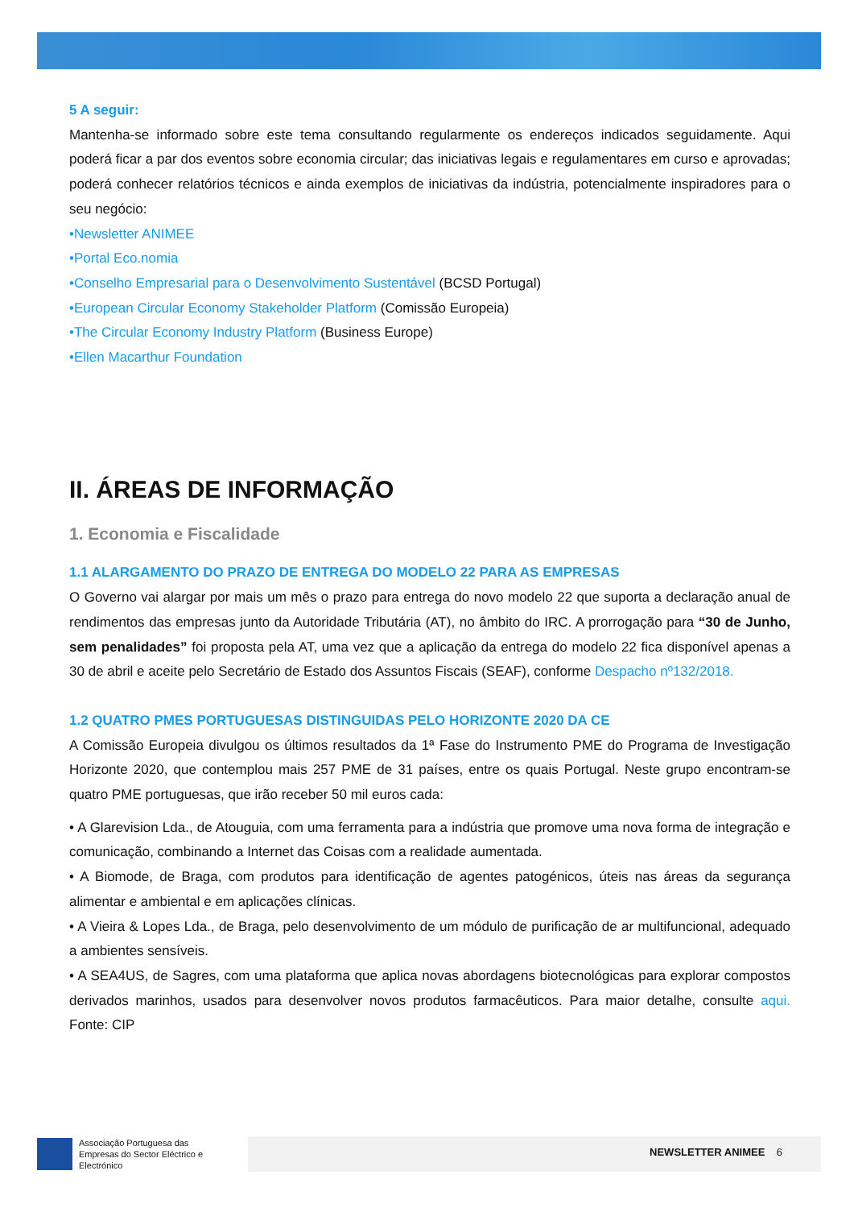5 A seguir:
Mantenha-se informado sobre este tema consultando regularmente os endereços indicados seguidamente. Aqui poderá ficar a par dos eventos sobre economia circular; das iniciativas legais e regulamentares em curso e aprovadas; poderá conhecer relatórios técnicos e ainda exemplos de iniciativas da indústria, potencialmente inspiradores para o seu negócio:
•Newsletter ANIMEE
•Portal Eco.nomia
•Conselho Empresarial para o Desenvolvimento Sustentável (BCSD Portugal)
•European Circular Economy Stakeholder Platform (Comissão Europeia)
•The Circular Economy Industry Platform (Business Europe)
•Ellen Macarthur Foundation
II. ÁREAS DE INFORMAÇÃO
1. Economia e Fiscalidade
1.1 ALARGAMENTO DO PRAZO DE ENTREGA DO MODELO 22 PARA AS EMPRESAS
O Governo vai alargar por mais um mês o prazo para entrega do novo modelo 22 que suporta a declaração anual de rendimentos das empresas junto da Autoridade Tributária (AT), no âmbito do IRC. A prorrogação para “30 de Junho, sem penalidades” foi proposta pela AT, uma vez que a aplicação da entrega do modelo 22 fica disponível apenas a 30 de abril e aceite pelo Secretário de Estado dos Assuntos Fiscais (SEAF), conforme Despacho nº132/2018.
1.2 QUATRO PMES PORTUGUESAS DISTINGUIDAS PELO HORIZONTE 2020 DA CE
A Comissão Europeia divulgou os últimos resultados da 1ª Fase do Instrumento PME do Programa de Investigação Horizonte 2020, que contemplou mais 257 PME de 31 países, entre os quais Portugal. Neste grupo encontram-se quatro PME portuguesas, que irão receber 50 mil euros cada:
• A Glarevision Lda., de Atouguia, com uma ferramenta para a indústria que promove uma nova forma de integração e comunicação, combinando a Internet das Coisas com a realidade aumentada.
• A Biomode, de Braga, com produtos para identificação de agentes patogénicos, úteis nas áreas da segurança alimentar e ambiental e em aplicações clínicas.
• A Vieira & Lopes Lda., de Braga, pelo desenvolvimento de um módulo de purificação de ar multifuncional, adequado a ambientes sensíveis.
• A SEA4US, de Sagres, com uma plataforma que aplica novas abordagens biotecnológicas para explorar compostos derivados marinhos, usados para desenvolver novos produtos farmacêuticos. Para maior detalhe, consulte aqui. Fonte: CIP
Associação Portuguesa das Empresas do Sector Eléctrico e Electrónico
NEWSLETTER ANIMEE 6